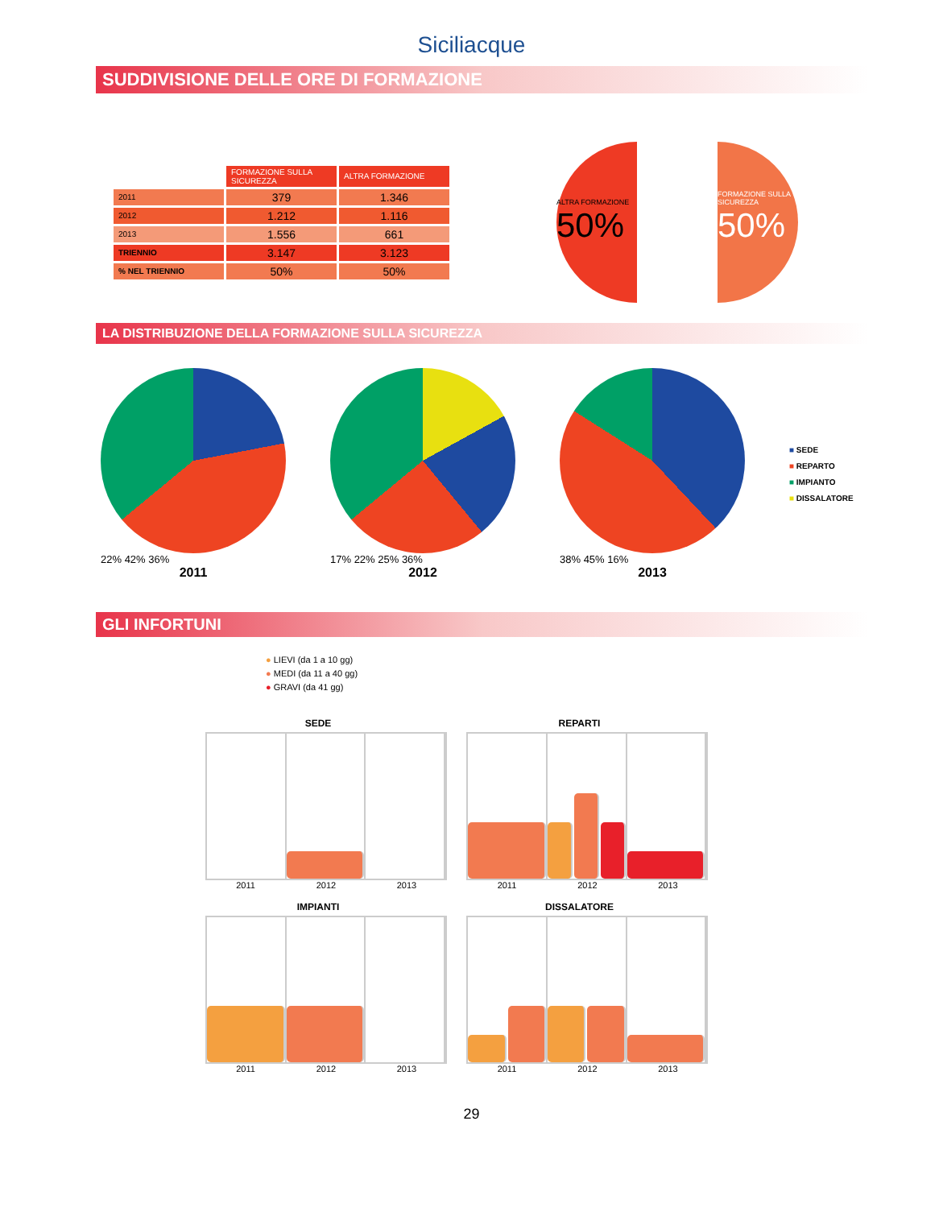Siciliacque
SUDDIVISIONE DELLE ORE DI FORMAZIONE
| | FORMAZIONE SULLA SICUREZZA | ALTRA FORMAZIONE |
| --- | --- | --- |
| 2011 | 379 | 1.346 |
| 2012 | 1.212 | 1.116 |
| 2013 | 1.556 | 661 |
| TRIENNIO | 3.147 | 3.123 |
| % NEL TRIENNIO | 50% | 50% |
ALTRA FORMAZIONE
50%
FORMAZIONE SULLA SICUREZZA
50%
LA DISTRIBUZIONE DELLA FORMAZIONE SULLA SICUREZZA
22% 42% 36%
2011
17% 22% 25% 36%
2012
38% 45% 16%
2013
■ SEDE
■ REPARTO
■ IMPIANTO
■ DISSALATORE
GLI INFORTUNI
● LIEVI (da 1 a 10 gg)
● MEDI (da 11 a 40 gg)
● GRAVI (da 41 gg)
SEDE
2011 2012 2013
REPARTI
2011 2012 2013
IMPIANTI
2011 2012 2013
DISSALATORE
2011 2012 2013
29